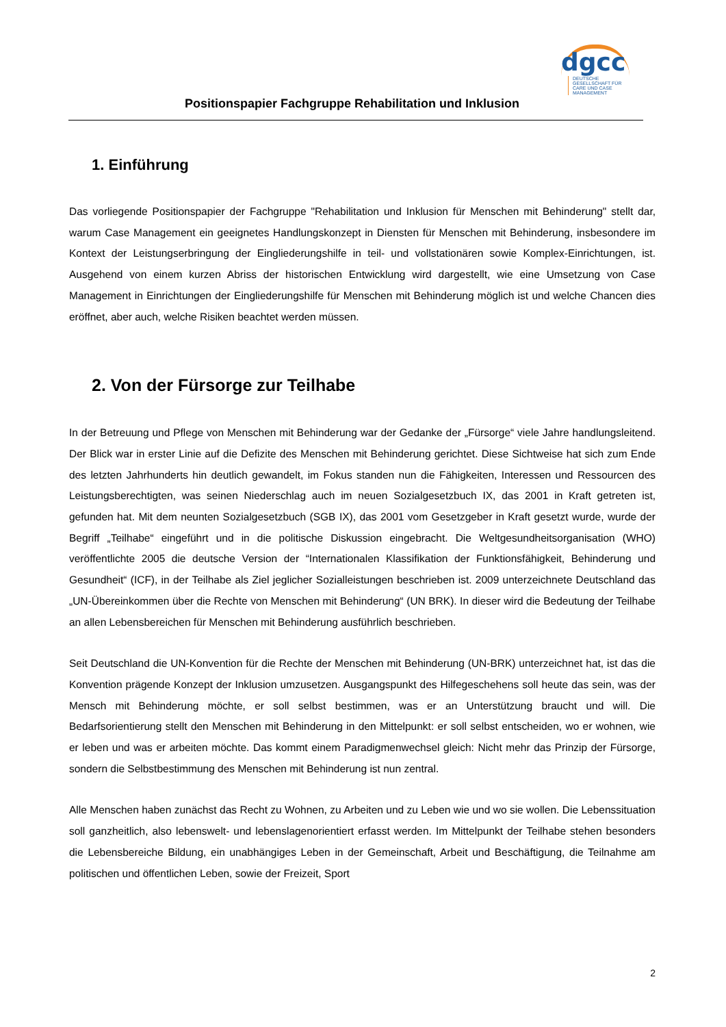Positionspapier Fachgruppe Rehabilitation und Inklusion
dgcc
DEUTSCHE GESELLSCHAFT FÜR CARE UND CASE MANAGEMENT
1. Einführung
Das vorliegende Positionspapier der Fachgruppe "Rehabilitation und Inklusion für Menschen mit Behinderung" stellt dar, warum Case Management ein geeignetes Handlungskonzept in Diensten für Menschen mit Behinderung, insbesondere im Kontext der Leistungserbringung der Eingliederungshilfe in teil- und vollstationären sowie Komplex-Einrichtungen, ist. Ausgehend von einem kurzen Abriss der historischen Entwicklung wird dargestellt, wie eine Umsetzung von Case Management in Einrichtungen der Eingliederungshilfe für Menschen mit Behinderung möglich ist und welche Chancen dies eröffnet, aber auch, welche Risiken beachtet werden müssen.
2. Von der Fürsorge zur Teilhabe
In der Betreuung und Pflege von Menschen mit Behinderung war der Gedanke der „Fürsorge“ viele Jahre handlungsleitend. Der Blick war in erster Linie auf die Defizite des Menschen mit Behinderung gerichtet. Diese Sichtweise hat sich zum Ende des letzten Jahrhunderts hin deutlich gewandelt, im Fokus standen nun die Fähigkeiten, Interessen und Ressourcen des Leistungsberechtigten, was seinen Niederschlag auch im neuen Sozialgesetzbuch IX, das 2001 in Kraft getreten ist, gefunden hat. Mit dem neunten Sozialgesetzbuch (SGB IX), das 2001 vom Gesetzgeber in Kraft gesetzt wurde, wurde der Begriff „Teilhabe“ eingeführt und in die politische Diskussion eingebracht. Die Weltgesundheitsorganisation (WHO) veröffentlichte 2005 die deutsche Version der “Internationalen Klassifikation der Funktionsfähigkeit, Behinderung und Gesundheit“ (ICF), in der Teilhabe als Ziel jeglicher Sozialleistungen beschrieben ist. 2009 unterzeichnete Deutschland das „UN-Übereinkommen über die Rechte von Menschen mit Behinderung“ (UN BRK). In dieser wird die Bedeutung der Teilhabe an allen Lebensbereichen für Menschen mit Behinderung ausführlich beschrieben.
Seit Deutschland die UN-Konvention für die Rechte der Menschen mit Behinderung (UN-BRK) unterzeichnet hat, ist das die Konvention prägende Konzept der Inklusion umzusetzen. Ausgangspunkt des Hilfegeschehens soll heute das sein, was der Mensch mit Behinderung möchte, er soll selbst bestimmen, was er an Unterstützung braucht und will. Die Bedarfsorientierung stellt den Menschen mit Behinderung in den Mittelpunkt: er soll selbst entscheiden, wo er wohnen, wie er leben und was er arbeiten möchte. Das kommt einem Paradigmenwechsel gleich: Nicht mehr das Prinzip der Fürsorge, sondern die Selbstbestimmung des Menschen mit Behinderung ist nun zentral.
Alle Menschen haben zunächst das Recht zu Wohnen, zu Arbeiten und zu Leben wie und wo sie wollen. Die Lebenssituation soll ganzheitlich, also lebenswelt- und lebenslagenorientiert erfasst werden. Im Mittelpunkt der Teilhabe stehen besonders die Lebensbereiche Bildung, ein unabhängiges Leben in der Gemeinschaft, Arbeit und Beschäftigung, die Teilnahme am politischen und öffentlichen Leben, sowie der Freizeit, Sport
2